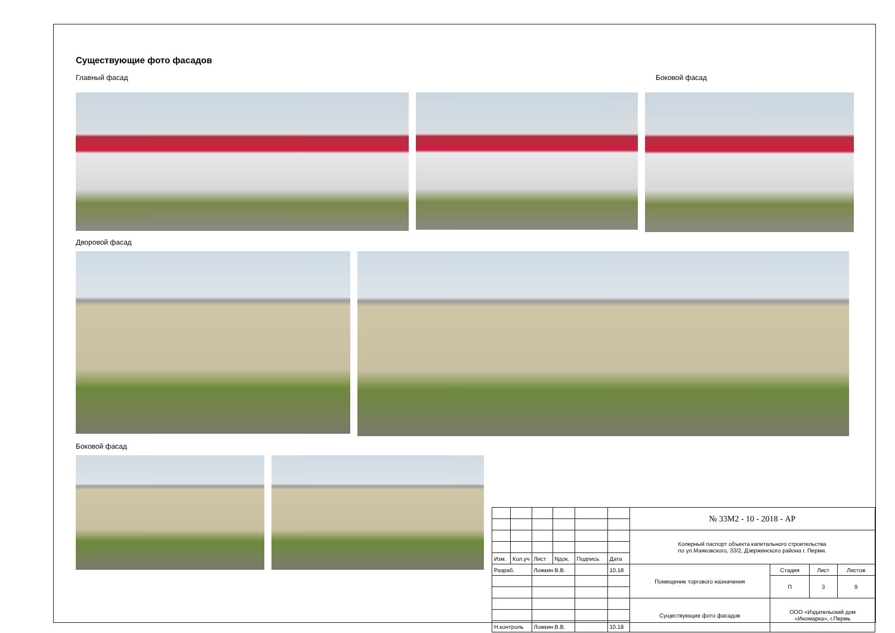Существующие фото фасадов
Главный фасад Боковой фасад
Дворовой фасад
Боковой фасад
| | | | | | | № 33М2 - 10 - 2018 - АР | | | |
| | | | | | | Колерный паспорт объекта капитального строительства по ул.Маяковского, 33/2, Дзержинского района г. Перми. | | | |
| Изм. | Кол.уч | Лист | Nдок. | Подпись | Дата | | | | |
| Разраб. | | Ложкин В.В. | | | 10.18 | Помещение торгового назначения | Стадия | Лист | Листов |
| | | | | | | | П | 3 | 9 |
| | | | | | | Существующие фото фасадов | ООО «Издательский дом «Иномарка», г.Пермь | | |
| Н.контроль | | Ложкин В.В. | | | 10.18 | | | | |